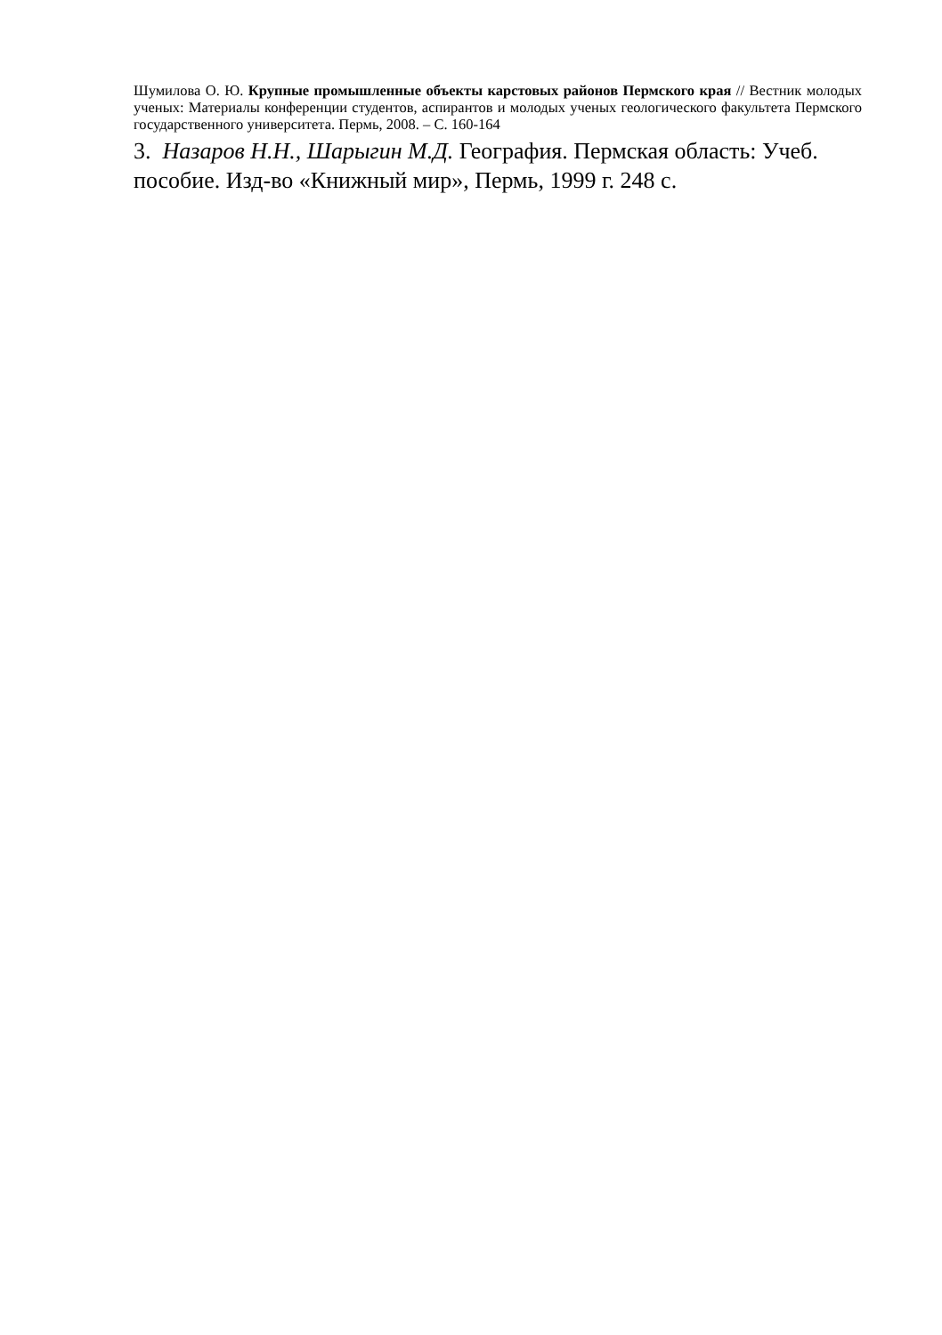Шумилова О. Ю. Крупные промышленные объекты карстовых районов Пермского края // Вестник молодых ученых: Материалы конференции студентов, аспирантов и молодых ученых геологического факультета Пермского государственного университета. Пермь, 2008. – С. 160-164
3. Назаров Н.Н., Шарыгин М.Д. География. Пермская область: Учеб. пособие. Изд-во «Книжный мир», Пермь, 1999 г. 248 с.